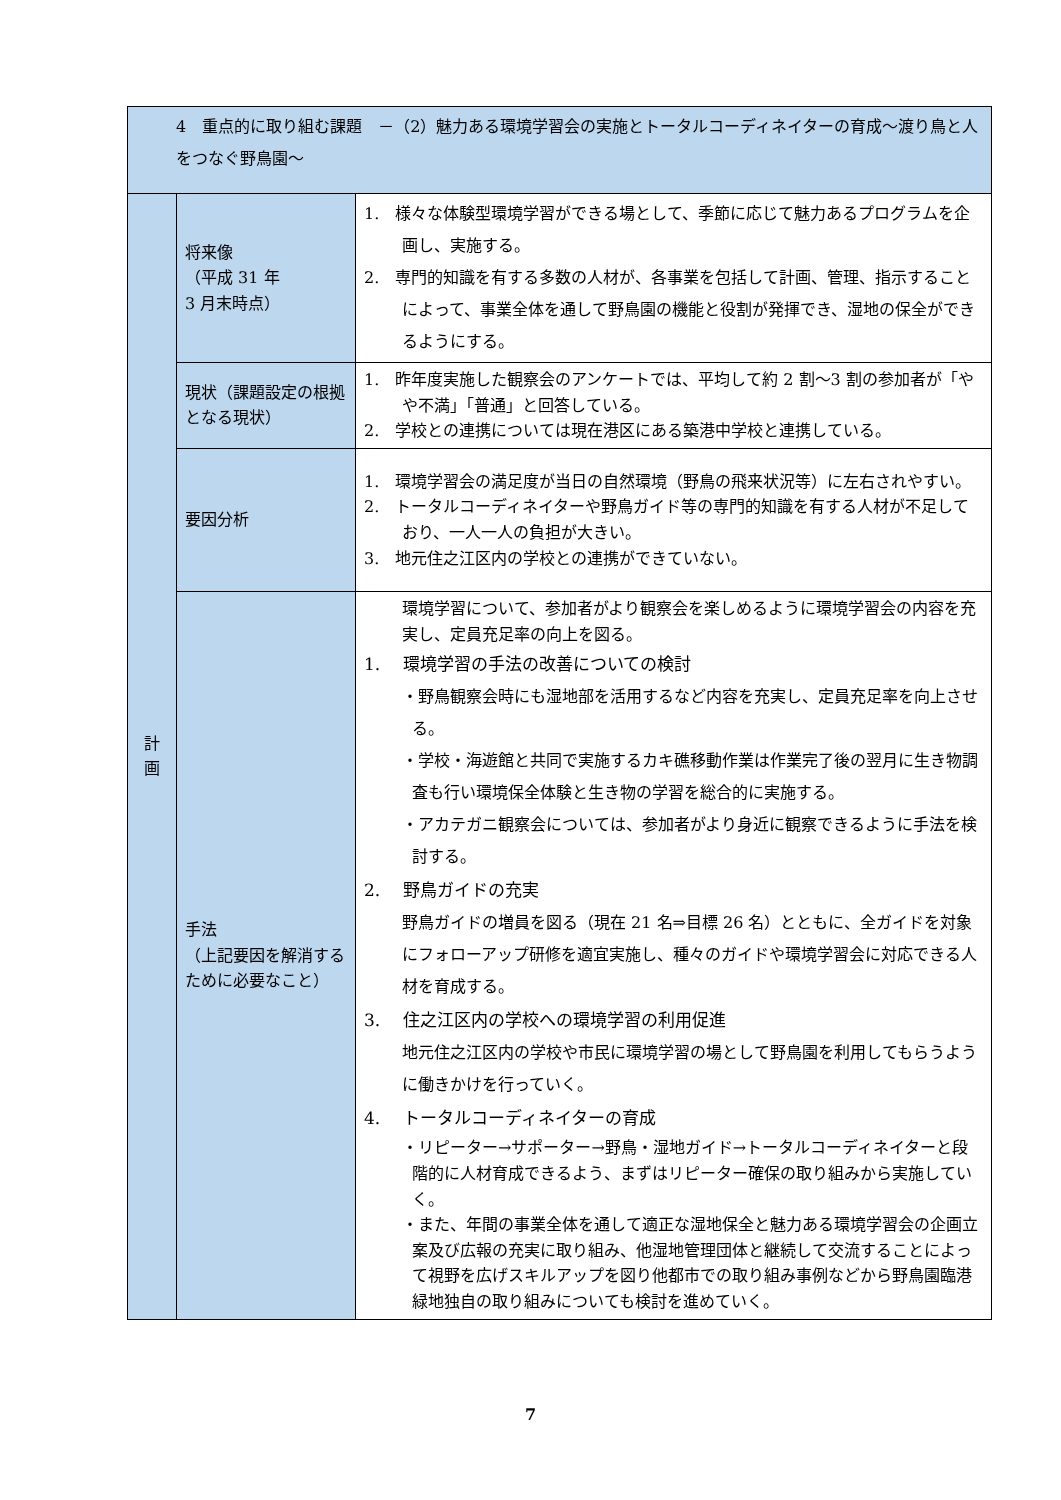| 4 重点的に取り組む課題 －（2）魅力ある環境学習会の実施とトータルコーディネイターの育成～渡り鳥と人をつなぐ野鳥園～ | | |
| 計 画 | 将来像 （平成 31 年 3 月末時点） | 1. 様々な体験型環境学習ができる場として、季節に応じて魅力あるプログラムを企画し、実施する。 2. 専門的知識を有する多数の人材が、各事業を包括して計画、管理、指示することによって、事業全体を通して野鳥園の機能と役割が発揮でき、湿地の保全ができるようにする。 |
| | 現状（課題設定の根拠となる現状） | 1. 昨年度実施した観察会のアンケートでは、平均して約 2 割～3 割の参加者が「やや不満」「普通」と回答している。 2. 学校との連携については現在港区にある築港中学校と連携している。 |
| | 要因分析 | 1. 環境学習会の満足度が当日の自然環境（野鳥の飛来状況等）に左右されやすい。 2. トータルコーディネイターや野鳥ガイド等の専門的知識を有する人材が不足しており、一人一人の負担が大きい。 3. 地元住之江区内の学校との連携ができていない。 |
| | 手法 （上記要因を解消するために必要なこと） | 環境学習について、参加者がより観察会を楽しめるように環境学習会の内容を充実し、定員充足率の向上を図る。 1. 環境学習の手法の改善についての検討 ・野鳥観察会時にも湿地部を活用するなど内容を充実し、定員充足率を向上させる。 ・学校・海遊館と共同で実施するカキ礁移動作業は作業完了後の翌月に生き物調査も行い環境保全体験と生き物の学習を総合的に実施する。 ・アカテガニ観察会については、参加者がより身近に観察できるように手法を検討する。 2. 野鳥ガイドの充実 野鳥ガイドの増員を図る（現在 21 名⇒目標 26 名）とともに、全ガイドを対象にフォローアップ研修を適宜実施し、種々のガイドや環境学習会に対応できる人材を育成する。 3. 住之江区内の学校への環境学習の利用促進 地元住之江区内の学校や市民に環境学習の場として野鳥園を利用してもらうように働きかけを行っていく。 4. トータルコーディネイターの育成 ・リピーター→サポーター→野鳥・湿地ガイド→トータルコーディネイターと段階的に人材育成できるよう、まずはリピーター確保の取り組みから実施していく。 ・また、年間の事業全体を通して適正な湿地保全と魅力ある環境学習会の企画立案及び広報の充実に取り組み、他湿地管理団体と継続して交流することによって視野を広げスキルアップを図り他都市での取り組み事例などから野鳥園臨港緑地独自の取り組みについても検討を進めていく。 |
7